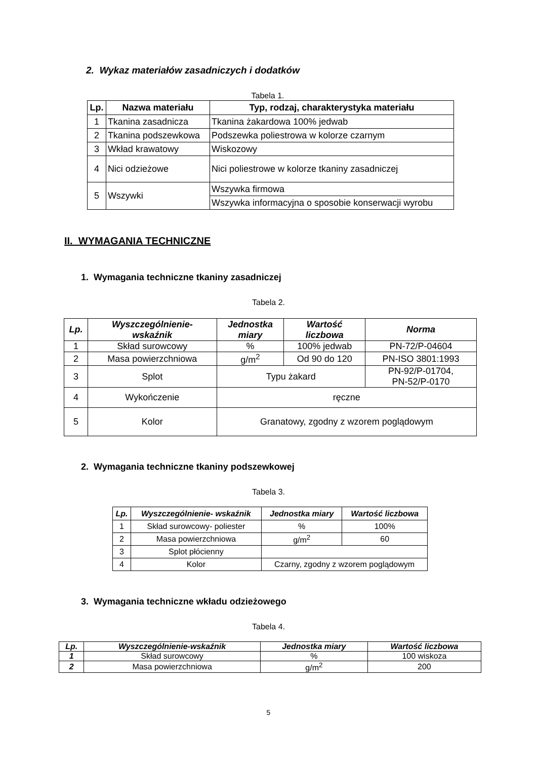2. Wykaz materiałów zasadniczych i dodatków
Tabela 1.
| Lp. | Nazwa materiału | Typ, rodzaj, charakterystyka materiału |
| --- | --- | --- |
| 1 | Tkanina zasadnicza | Tkanina żakardowa 100% jedwab |
| 2 | Tkanina podszewkowa | Podszewka poliestrowa w kolorze czarnym |
| 3 | Wkład krawatowy | Wiskozowy |
| 4 | Nici odzieżowe | Nici poliestrowe w kolorze tkaniny zasadniczej |
| 5 | Wszywki | Wszywka firmowa |
| | | Wszywka informacyjna o sposobie konserwacji wyrobu |
II. WYMAGANIA TECHNICZNE
1. Wymagania techniczne tkaniny zasadniczej
Tabela 2.
| Lp. | Wyszczególnienie- wskaźnik | Jednostka miary | Wartość liczbowa | Norma |
| --- | --- | --- | --- | --- |
| 1 | Skład surowcowy | % | 100% jedwab | PN-72/P-04604 |
| 2 | Masa powierzchniowa | g/m<sup>2</sup> | Od 90 do 120 | PN-ISO 3801:1993 |
| 3 | Splot | Typu żakard | | PN-92/P-01704, PN-52/P-0170 |
| 4 | Wykończenie | ręczne | | |
| 5 | Kolor | Granatowy, zgodny z wzorem poglądowym | | |
2. Wymagania techniczne tkaniny podszewkowej
Tabela 3.
| Lp. | Wyszczególnienie- wskaźnik | Jednostka miary | Wartość liczbowa |
| --- | --- | --- | --- |
| 1 | Skład surowcowy- poliester | % | 100% |
| 2 | Masa powierzchniowa | g/m<sup>2</sup> | 60 |
| 3 | Splot płócienny | | |
| 4 | Kolor | Czarny, zgodny z wzorem poglądowym | |
3. Wymagania techniczne wkładu odzieżowego
Tabela 4.
| Lp. | Wyszczególnienie-wskaźnik | Jednostka miary | Wartość liczbowa |
| --- | --- | --- | --- |
| 1 | Skład surowcowy | % | 100 wiskoza |
| 2 | Masa powierzchniowa | g/m<sup>2</sup> | 200 |
5